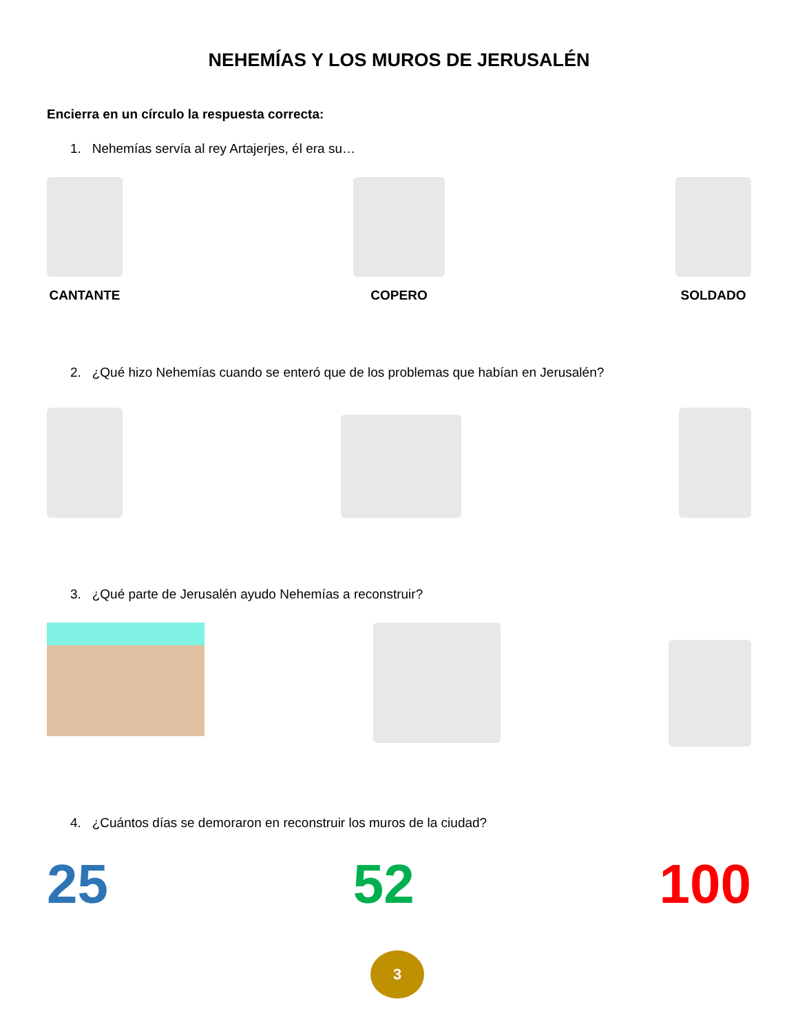NEHEMÍAS Y LOS MUROS DE JERUSALÉN
Encierra en un círculo la respuesta correcta:
1. Nehemías servía al rey Artajerjes, él era su…
CANTANTE
COPERO
SOLDADO
2. ¿Qué hizo Nehemías cuando se enteró que de los problemas que habían en Jerusalén?
3. ¿Qué parte de Jerusalén ayudo Nehemías a reconstruir?
4. ¿Cuántos días se demoraron en reconstruir los muros de la ciudad?
25
52
100
3